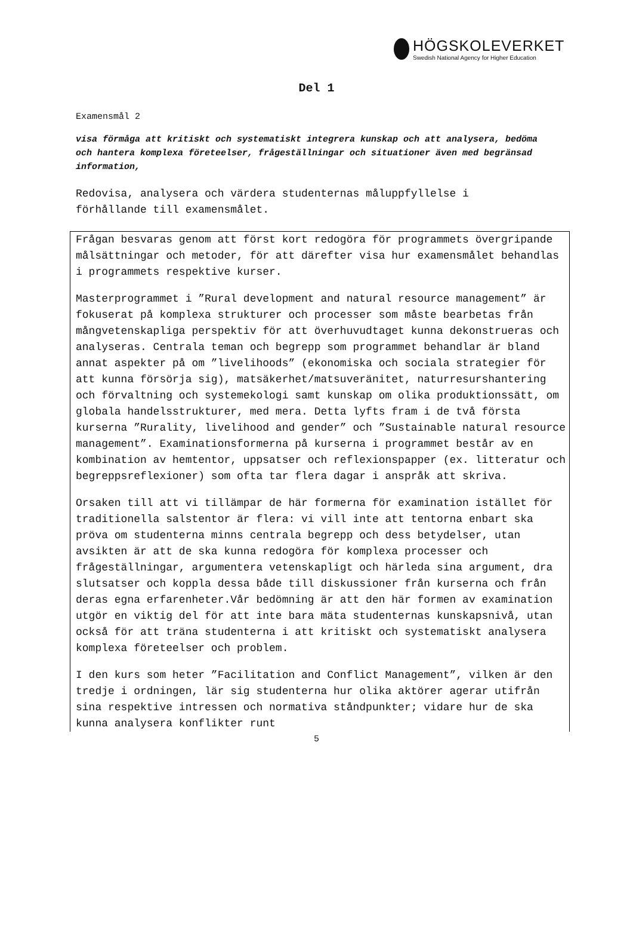HÖGSKOLEVERKET
Swedish National Agency for Higher Education
Del 1
Examensmål 2
visa förmåga att kritiskt och systematiskt integrera kunskap och att analysera, bedöma och hantera komplexa företeelser, frågeställningar och situationer även med begränsad information,
Redovisa, analysera och värdera studenternas måluppfyllelse i förhållande till examensmålet.
Frågan besvaras genom att först kort redogöra för programmets övergripande målsättningar och metoder, för att därefter visa hur examensmålet behandlas i programmets respektive kurser.
Masterprogrammet i ”Rural development and natural resource management” är fokuserat på komplexa strukturer och processer som måste bearbetas från mångvetenskapliga perspektiv för att överhuvudtaget kunna dekonstrueras och analyseras. Centrala teman och begrepp som programmet behandlar är bland annat aspekter på om ”livelihoods” (ekonomiska och sociala strategier för att kunna försörja sig), matsäkerhet/matsuveränitet, naturresurshantering och förvaltning och systemekologi samt kunskap om olika produktionssätt, om globala handelsstrukturer, med mera. Detta lyfts fram i de två första kurserna ”Rurality, livelihood and gender” och ”Sustainable natural resource management”. Examinationsformerna på kurserna i programmet består av en kombination av hemtentor, uppsatser och reflexionspapper (ex. litteratur och begreppsreflexioner) som ofta tar flera dagar i anspråk att skriva.
Orsaken till att vi tillämpar de här formerna för examination istället för traditionella salstentor är flera: vi vill inte att tentorna enbart ska pröva om studenterna minns centrala begrepp och dess betydelser, utan avsikten är att de ska kunna redogöra för komplexa processer och frågeställningar, argumentera vetenskapligt och härleda sina argument, dra slutsatser och koppla dessa både till diskussioner från kurserna och från deras egna erfarenheter.Vår bedömning är att den här formen av examination utgör en viktig del för att inte bara mäta studenternas kunskapsnivå, utan också för att träna studenterna i att kritiskt och systematiskt analysera komplexa företeelser och problem.
I den kurs som heter ”Facilitation and Conflict Management”, vilken är den tredje i ordningen, lär sig studenterna hur olika aktörer agerar utifrån sina respektive intressen och normativa ståndpunkter; vidare hur de ska kunna analysera konflikter runt
5